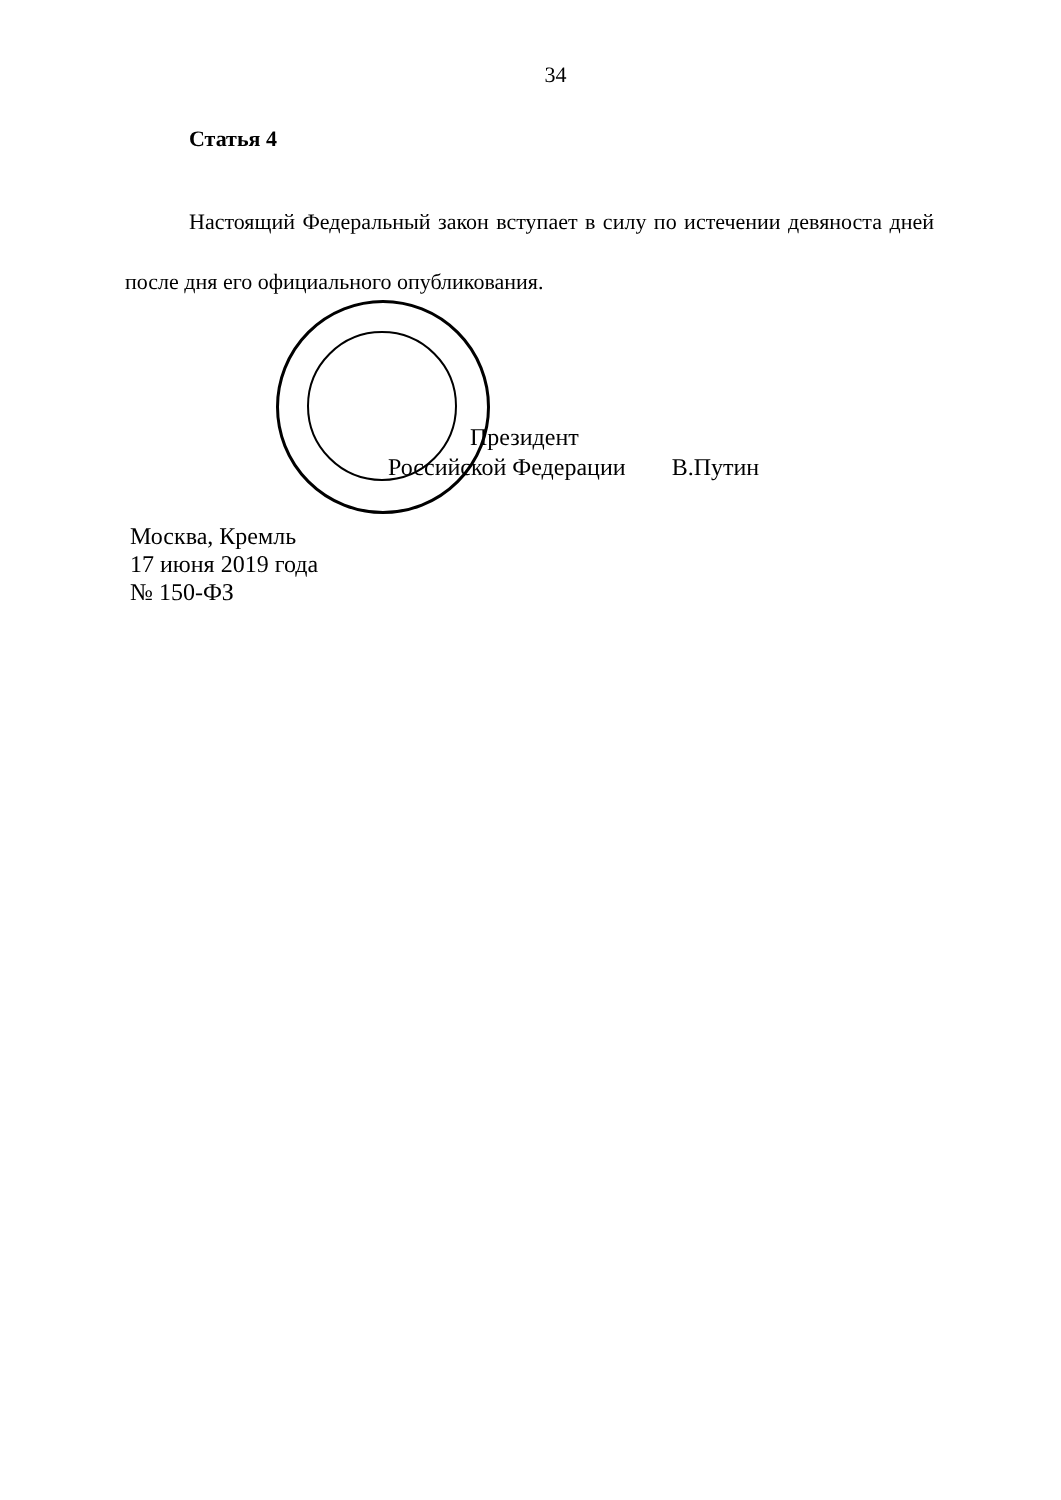34
Статья 4
Настоящий Федеральный закон вступает в силу по истечении девяноста дней после дня его официального опубликования.
Президент
Российской Федерации В.Путин
Москва, Кремль
17 июня 2019 года
№ 150-ФЗ